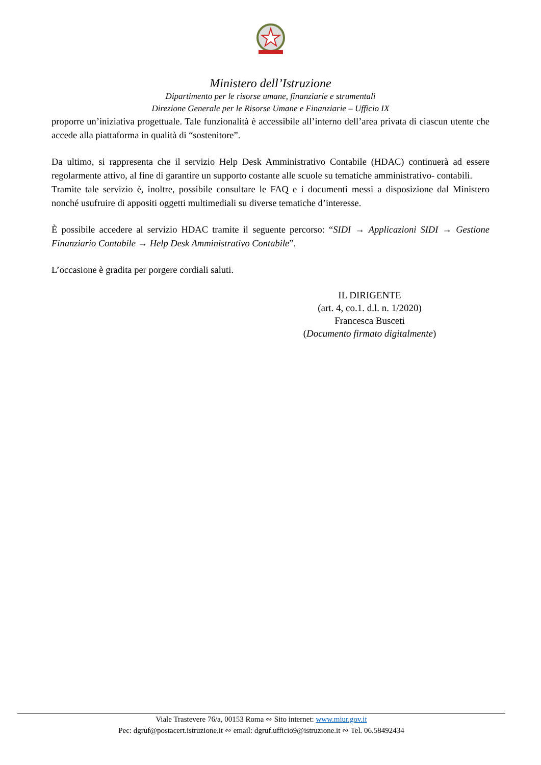Ministero dell’Istruzione
Dipartimento per le risorse umane, finanziarie e strumentali
Direzione Generale per le Risorse Umane e Finanziarie – Ufficio IX
proporre un’iniziativa progettuale. Tale funzionalità è accessibile all’interno dell’area privata di ciascun utente che accede alla piattaforma in qualità di “sostenitore”.
Da ultimo, si rappresenta che il servizio Help Desk Amministrativo Contabile (HDAC) continuerà ad essere regolarmente attivo, al fine di garantire un supporto costante alle scuole su tematiche amministrativo- contabili.
Tramite tale servizio è, inoltre, possibile consultare le FAQ e i documenti messi a disposizione dal Ministero nonché usufruire di appositi oggetti multimediali su diverse tematiche d’interesse.
È possibile accedere al servizio HDAC tramite il seguente percorso: “SIDI → Applicazioni SIDI → Gestione Finanziario Contabile → Help Desk Amministrativo Contabile”.
L’occasione è gradita per porgere cordiali saluti.
IL DIRIGENTE
(art. 4, co.1. d.l. n. 1/2020)
Francesca Busceti
(Documento firmato digitalmente)
Viale Trastevere 76/a, 00153 Roma ∾ Sito internet: www.miur.gov.it
Pec: dgruf@postacert.istruzione.it ∾ email: dgruf.ufficio9@istruzione.it ∾ Tel. 06.58492434